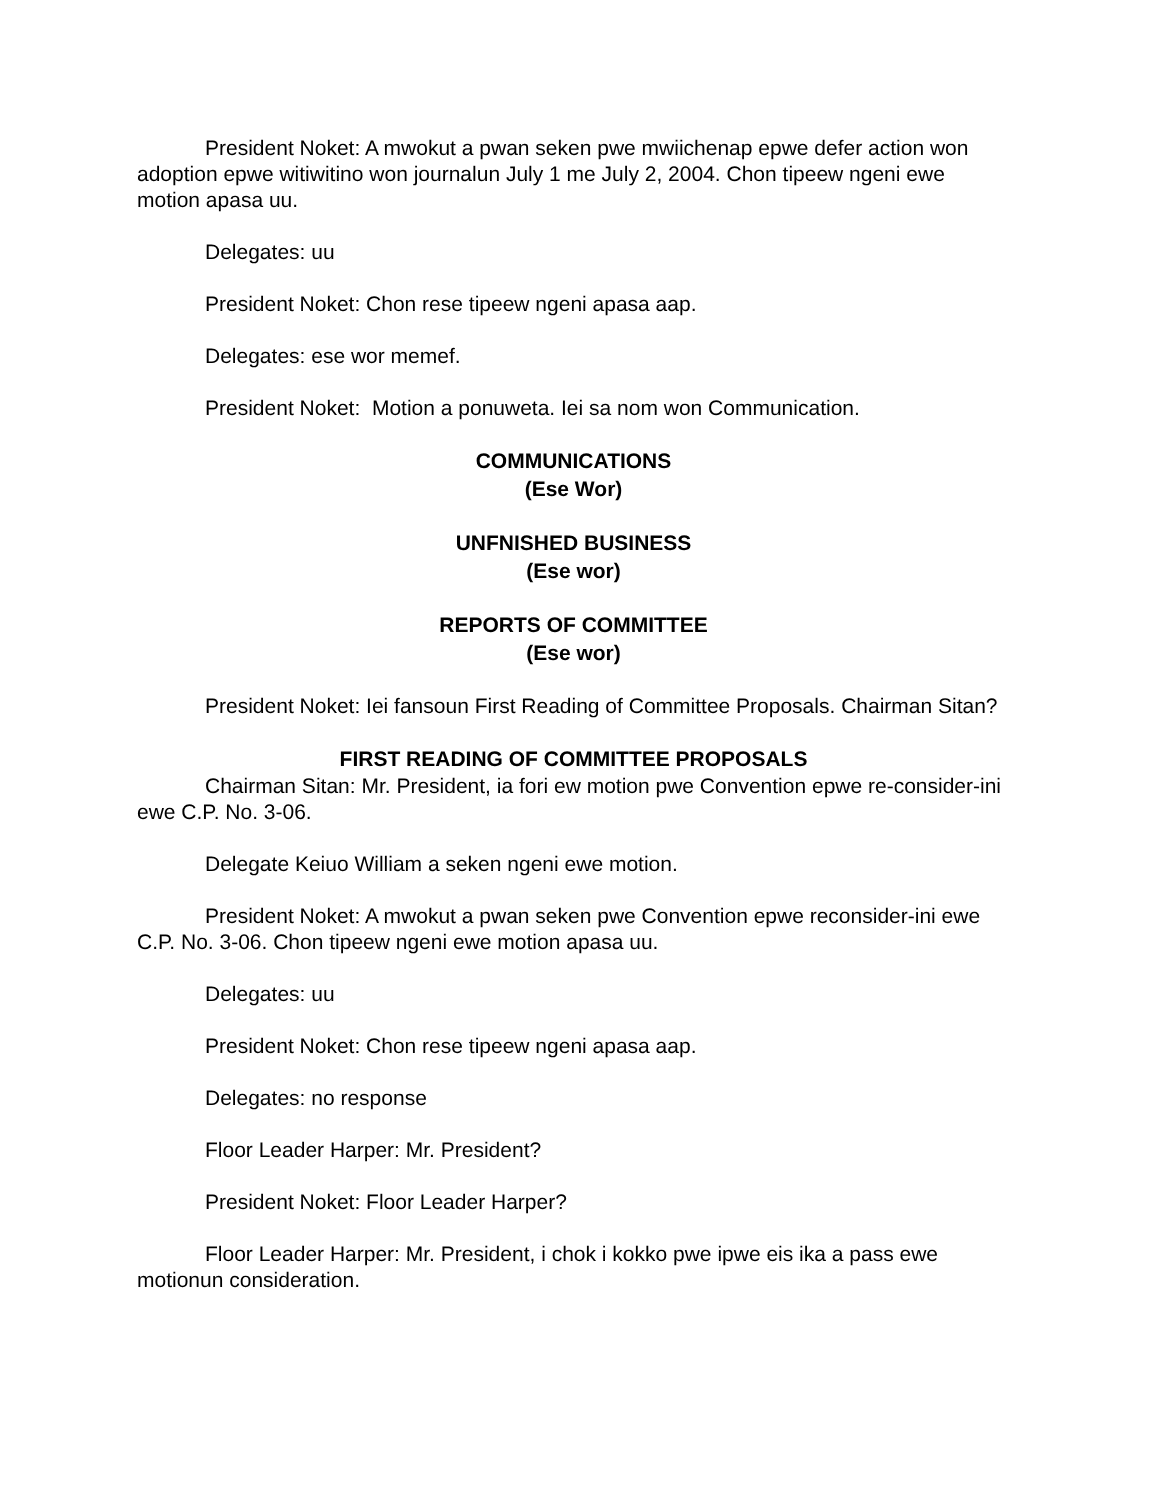President Noket: A mwokut a pwan seken pwe mwiichenap epwe defer action won adoption epwe witiwitino won journalun July 1 me July 2, 2004. Chon tipeew ngeni ewe motion apasa uu.
Delegates: uu
President Noket: Chon rese tipeew ngeni apasa aap.
Delegates: ese wor memef.
President Noket: Motion a ponuweta. Iei sa nom won Communication.
COMMUNICATIONS
(Ese Wor)
UNFNISHED BUSINESS
(Ese wor)
REPORTS OF COMMITTEE
(Ese wor)
President Noket: Iei fansoun First Reading of Committee Proposals. Chairman Sitan?
FIRST READING OF COMMITTEE PROPOSALS
Chairman Sitan: Mr. President, ia fori ew motion pwe Convention epwe re-consider-ini ewe C.P. No. 3-06.
Delegate Keiuo William a seken ngeni ewe motion.
President Noket: A mwokut a pwan seken pwe Convention epwe reconsider-ini ewe C.P. No. 3-06. Chon tipeew ngeni ewe motion apasa uu.
Delegates: uu
President Noket: Chon rese tipeew ngeni apasa aap.
Delegates: no response
Floor Leader Harper: Mr. President?
President Noket: Floor Leader Harper?
Floor Leader Harper: Mr. President, i chok i kokko pwe ipwe eis ika a pass ewe motionun consideration.